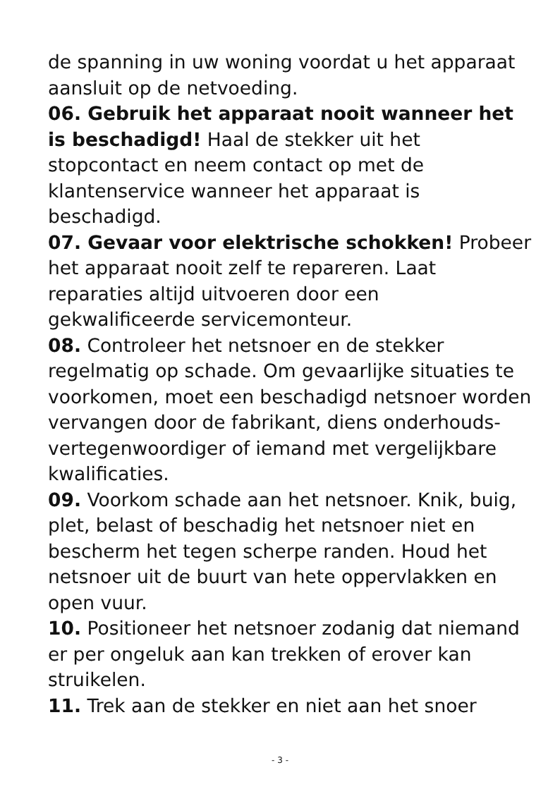de spanning in uw woning voordat u het apparaat aansluit op de netvoeding.
06. Gebruik het apparaat nooit wanneer het is beschadigd! Haal de stekker uit het stopcontact en neem contact op met de klantenservice wanneer het apparaat is beschadigd.
07. Gevaar voor elektrische schokken! Probeer het apparaat nooit zelf te repareren. Laat reparaties altijd uitvoeren door een gekwalificeerde servicemonteur.
08. Controleer het netsnoer en de stekker regelmatig op schade. Om gevaarlijke situaties te voorkomen, moet een beschadigd netsnoer worden vervangen door de fabrikant, diens onderhouds-vertegenwoordiger of iemand met vergelijkbare kwalificaties.
09. Voorkom schade aan het netsnoer. Knik, buig, plet, belast of beschadig het netsnoer niet en bescherm het tegen scherpe randen. Houd het netsnoer uit de buurt van hete oppervlakken en open vuur.
10. Positioneer het netsnoer zodanig dat niemand er per ongeluk aan kan trekken of erover kan struikelen.
11. Trek aan de stekker en niet aan het snoer
- 3 -